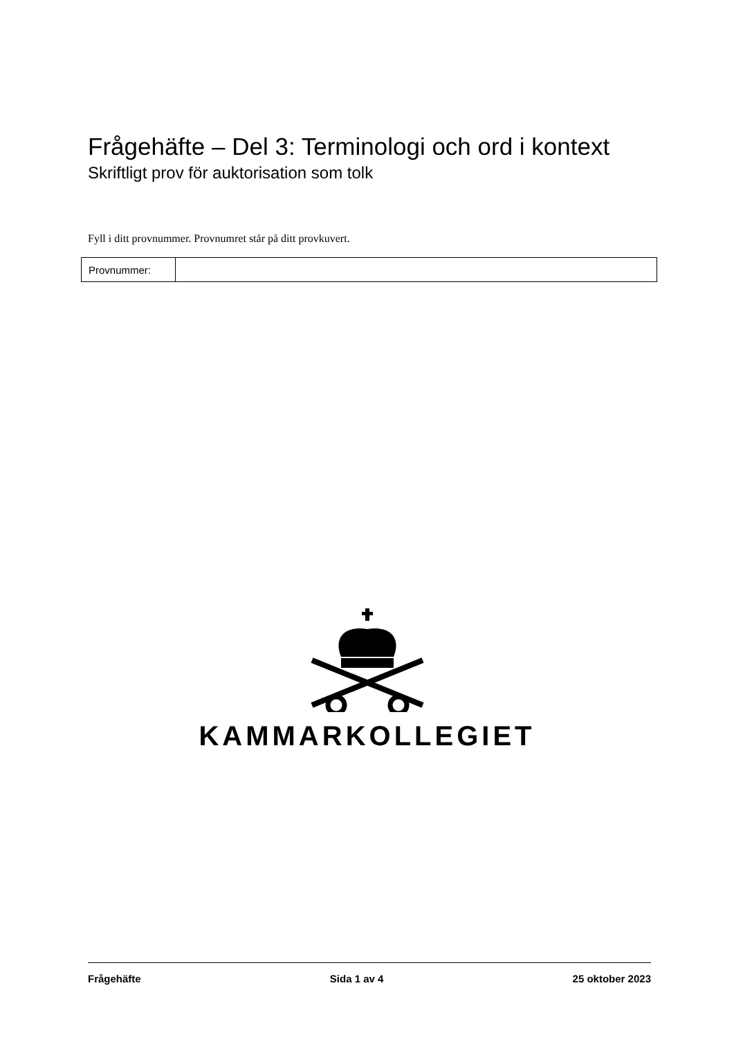Frågehäfte – Del 3: Terminologi och ord i kontext
Skriftligt prov för auktorisation som tolk
Fyll i ditt provnummer. Provnumret står på ditt provkuvert.
| Provnummer: | |
KAMMARKOLLEGIET
Frågehäfte Sida 1 av 4 25 oktober 2023